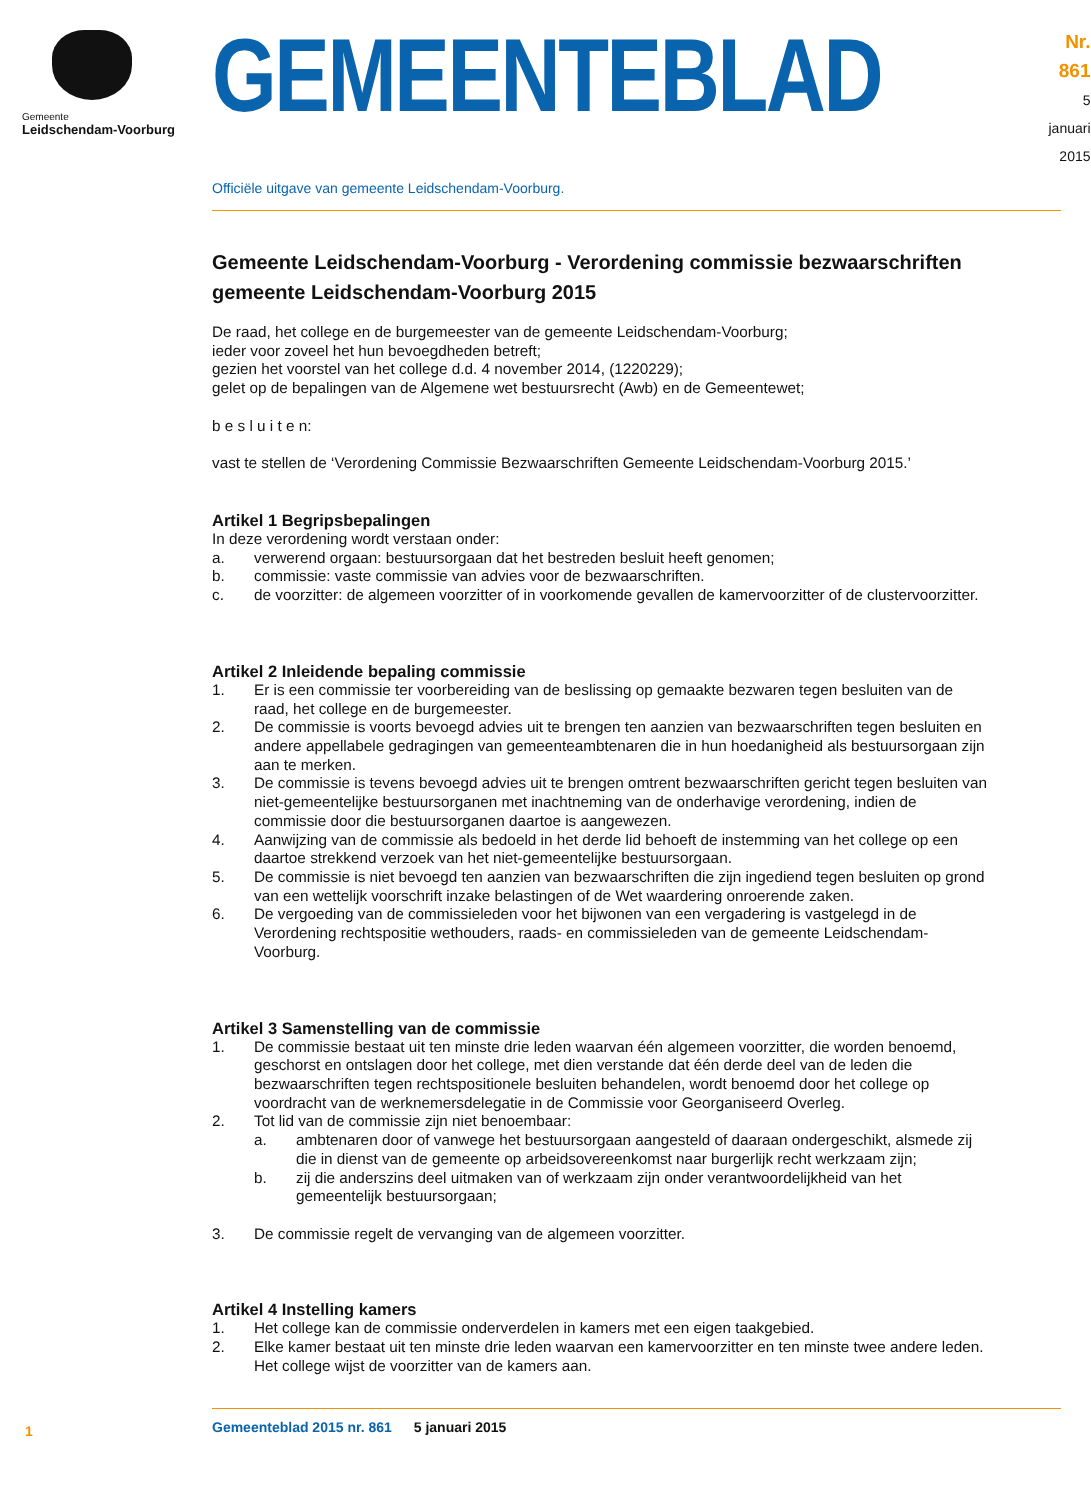Gemeente
Leidschendam-Voorburg
GEMEENTEBLAD
Nr. 861
5 januari
2015
Officiële uitgave van gemeente Leidschendam-Voorburg.
Gemeente Leidschendam-Voorburg - Verordening commissie bezwaarschriften gemeente Leidschendam-Voorburg 2015
De raad, het college en de burgemeester van de gemeente Leidschendam-Voorburg;
ieder voor zoveel het hun bevoegdheden betreft;
gezien het voorstel van het college d.d. 4 november 2014, (1220229);
gelet op de bepalingen van de Algemene wet bestuursrecht (Awb) en de Gemeentewet;
b e s l u i t e n:
vast te stellen de ‘Verordening Commissie Bezwaarschriften Gemeente Leidschendam-Voorburg 2015.’
Artikel 1 Begripsbepalingen
In deze verordening wordt verstaan onder:
a. verwerend orgaan: bestuursorgaan dat het bestreden besluit heeft genomen;
b. commissie: vaste commissie van advies voor de bezwaarschriften.
c. de voorzitter: de algemeen voorzitter of in voorkomende gevallen de kamervoorzitter of de clustervoorzitter.
Artikel 2 Inleidende bepaling commissie
1. Er is een commissie ter voorbereiding van de beslissing op gemaakte bezwaren tegen besluiten van de raad, het college en de burgemeester.
2. De commissie is voorts bevoegd advies uit te brengen ten aanzien van bezwaarschriften tegen besluiten en andere appellabele gedragingen van gemeenteambtenaren die in hun hoedanigheid als bestuursorgaan zijn aan te merken.
3. De commissie is tevens bevoegd advies uit te brengen omtrent bezwaarschriften gericht tegen besluiten van niet-gemeentelijke bestuursorganen met inachtneming van de onderhavige verordening, indien de commissie door die bestuursorganen daartoe is aangewezen.
4. Aanwijzing van de commissie als bedoeld in het derde lid behoeft de instemming van het college op een daartoe strekkend verzoek van het niet-gemeentelijke bestuursorgaan.
5. De commissie is niet bevoegd ten aanzien van bezwaarschriften die zijn ingediend tegen besluiten op grond van een wettelijk voorschrift inzake belastingen of de Wet waardering onroerende zaken.
6. De vergoeding van de commissieleden voor het bijwonen van een vergadering is vastgelegd in de Verordening rechtspositie wethouders, raads- en commissieleden van de gemeente Leidschendam-Voorburg.
Artikel 3 Samenstelling van de commissie
1. De commissie bestaat uit ten minste drie leden waarvan één algemeen voorzitter, die worden benoemd, geschorst en ontslagen door het college, met dien verstande dat één derde deel van de leden die bezwaarschriften tegen rechtspositionele besluiten behandelen, wordt benoemd door het college op voordracht van de werknemersdelegatie in de Commissie voor Georganiseerd Overleg.
2. Tot lid van de commissie zijn niet benoembaar:
a. ambtenaren door of vanwege het bestuursorgaan aangesteld of daaraan ondergeschikt, alsmede zij die in dienst van de gemeente op arbeidsovereenkomst naar burgerlijk recht werkzaam zijn;
b. zij die anderszins deel uitmaken van of werkzaam zijn onder verantwoordelijkheid van het gemeentelijk bestuursorgaan;
3. De commissie regelt de vervanging van de algemeen voorzitter.
Artikel 4 Instelling kamers
1. Het college kan de commissie onderverdelen in kamers met een eigen taakgebied.
2. Elke kamer bestaat uit ten minste drie leden waarvan een kamervoorzitter en ten minste twee andere leden. Het college wijst de voorzitter van de kamers aan.
1 Gemeenteblad 2015 nr. 861 5 januari 2015